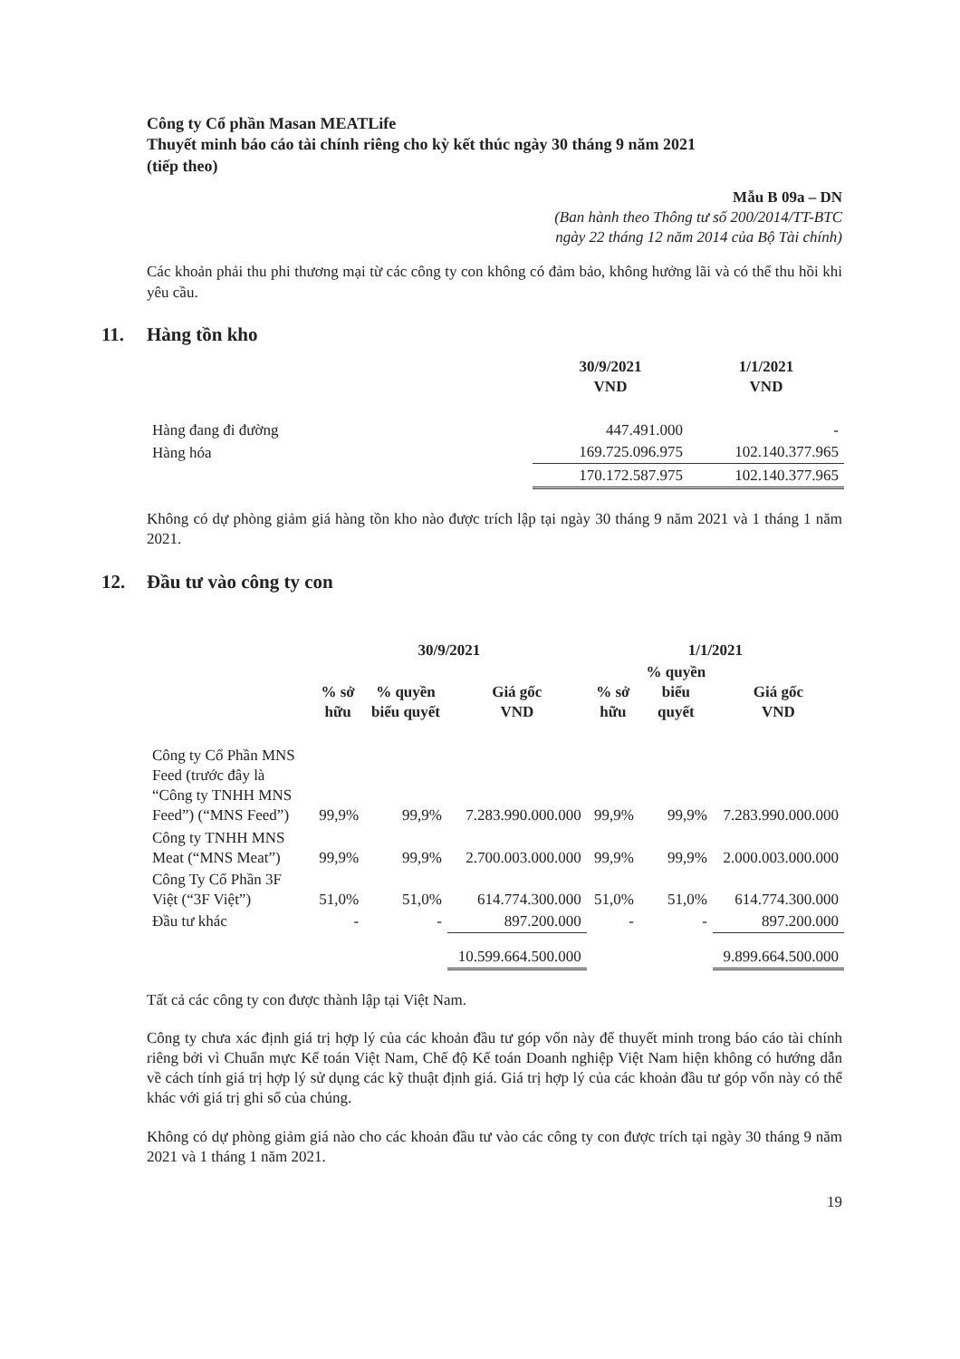Công ty Cổ phần Masan MEATLife
Thuyết minh báo cáo tài chính riêng cho kỳ kết thúc ngày 30 tháng 9 năm 2021
(tiếp theo)
Mẫu B 09a – DN
(Ban hành theo Thông tư số 200/2014/TT-BTC
ngày 22 tháng 12 năm 2014 của Bộ Tài chính)
Các khoản phải thu phi thương mại từ các công ty con không có đảm bảo, không hưởng lãi và có thể thu hồi khi yêu cầu.
11. Hàng tồn kho
| | 30/9/2021 VND | 1/1/2021 VND |
| --- | --- | --- |
| Hàng đang đi đường | 447.491.000 | - |
| Hàng hóa | 169.725.096.975 | 102.140.377.965 |
| | 170.172.587.975 | 102.140.377.965 |
Không có dự phòng giảm giá hàng tồn kho nào được trích lập tại ngày 30 tháng 9 năm 2021 và 1 tháng 1 năm 2021.
12. Đầu tư vào công ty con
| | 30/9/2021 | | | 1/1/2021 | | |
| --- | --- | --- | --- | --- | --- | --- |
| | % sở hữu | % quyền biểu quyết | Giá gốc VND | % sở hữu | % quyền biểu quyết | Giá gốc VND |
| Công ty Cổ Phần MNS Feed (trước đây là “Công ty TNHH MNS Feed”) (“MNS Feed”) | 99,9% | 99,9% | 7.283.990.000.000 | 99,9% | 99,9% | 7.283.990.000.000 |
| Công ty TNHH MNS Meat (“MNS Meat”) | 99,9% | 99,9% | 2.700.003.000.000 | 99,9% | 99,9% | 2.000.003.000.000 |
| Công Ty Cổ Phần 3F Việt (“3F Việt”) | 51,0% | 51,0% | 614.774.300.000 | 51,0% | 51,0% | 614.774.300.000 |
| Đầu tư khác | - | - | 897.200.000 | - | - | 897.200.000 |
| | | | 10.599.664.500.000 | | | 9.899.664.500.000 |
Tất cả các công ty con được thành lập tại Việt Nam.
Công ty chưa xác định giá trị hợp lý của các khoản đầu tư góp vốn này để thuyết minh trong báo cáo tài chính riêng bởi vì Chuẩn mực Kế toán Việt Nam, Chế độ Kế toán Doanh nghiệp Việt Nam hiện không có hướng dẫn về cách tính giá trị hợp lý sử dụng các kỹ thuật định giá. Giá trị hợp lý của các khoản đầu tư góp vốn này có thể khác với giá trị ghi sổ của chúng.
Không có dự phòng giảm giá nào cho các khoản đầu tư vào các công ty con được trích tại ngày 30 tháng 9 năm 2021 và 1 tháng 1 năm 2021.
19